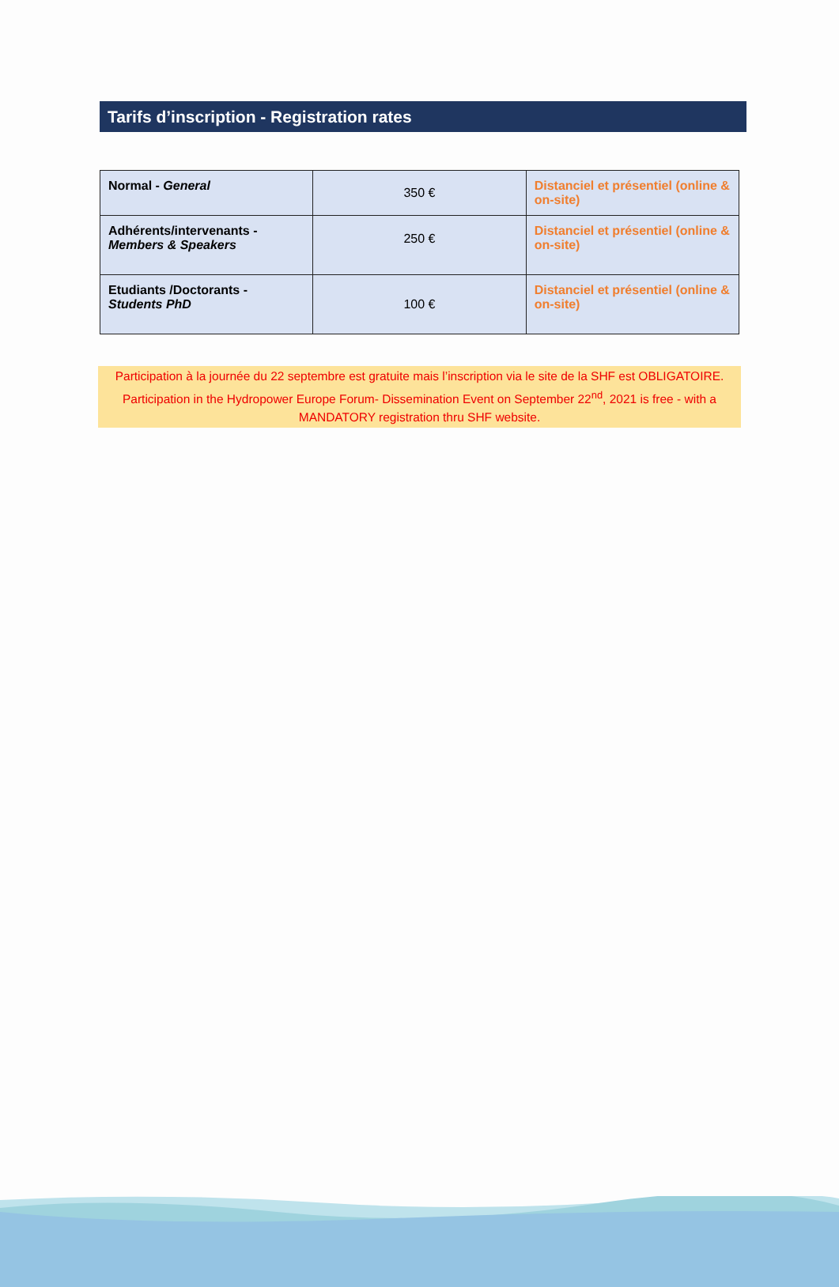Tarifs d’inscription - Registration rates
| Normal - General | 350 € | Distanciel et présentiel (online & on-site) |
| Adhérents/intervenants - Members & Speakers | 250 € | Distanciel et présentiel (online & on-site) |
| Etudiants /Doctorants - Students PhD | 100 € | Distanciel et présentiel (online & on-site) |
Participation à la journée du 22 septembre est gratuite mais l’inscription via le site de la SHF est OBLIGATOIRE.
Participation in the Hydropower Europe Forum- Dissemination Event on September 22<sup>nd</sup>, 2021 is free - with a
MANDATORY registration thru SHF website.